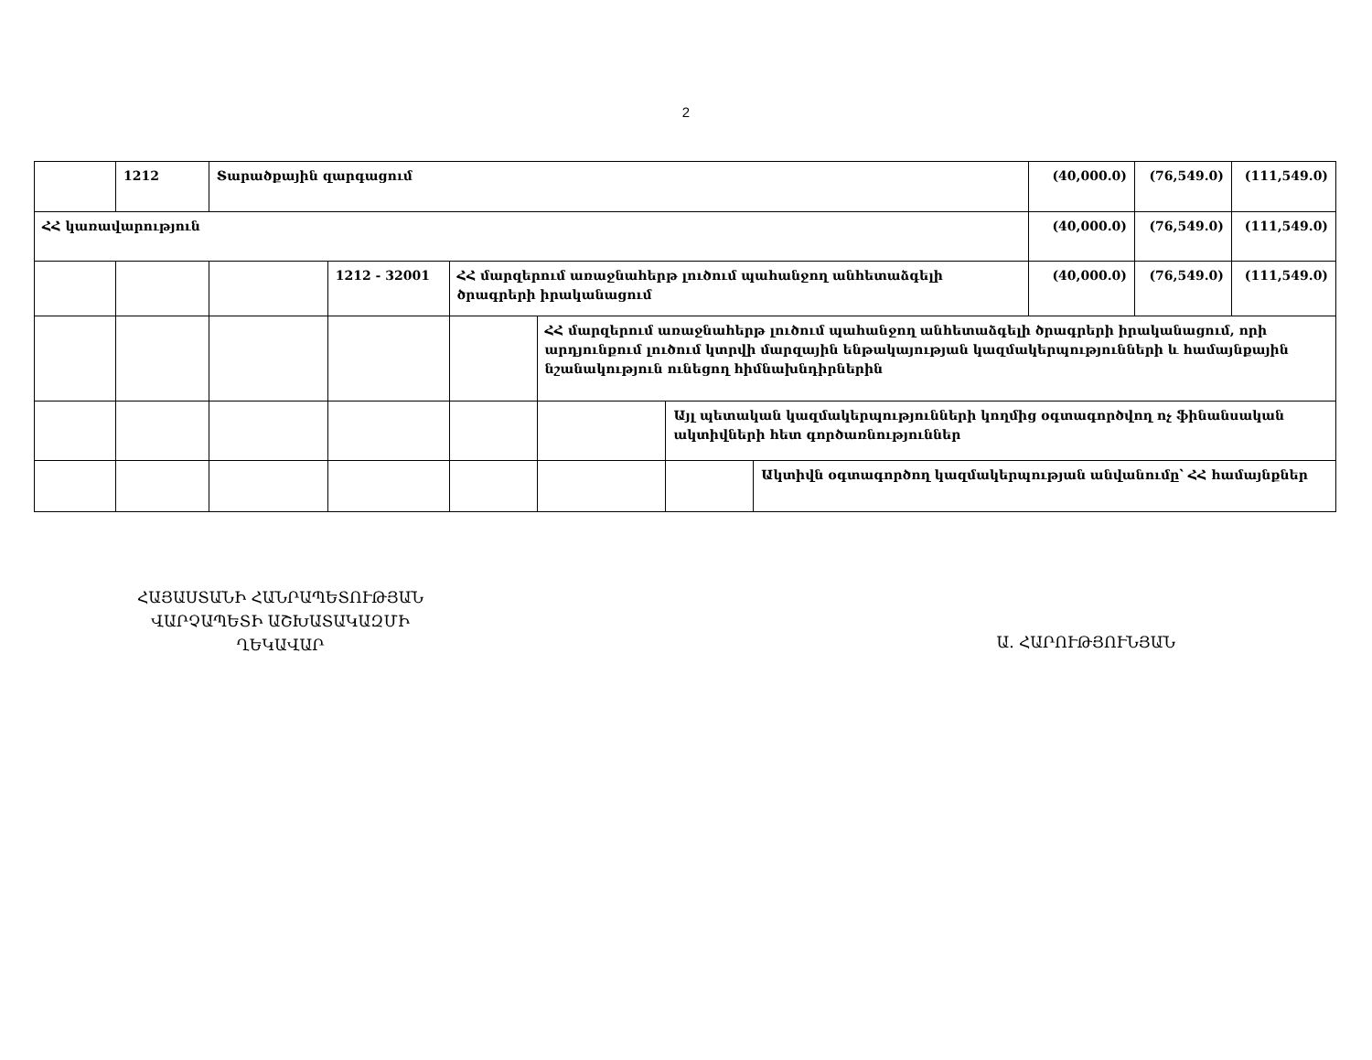2
| | 1212 | Տարածքային զարգացում | | | | | | (40,000.0) | (76,549.0) | (111,549.0) |
| ՀՀ կառավարություն | | | | | | | | (40,000.0) | (76,549.0) | (111,549.0) |
| | | | 1212 - 32001 | ՀՀ մարզերում առաջնահերթ լուծում պահանջող անհետաձգելի ծրագրերի իրականացում | | | | (40,000.0) | (76,549.0) | (111,549.0) |
| | | | | | ՀՀ մարզերում առաջնահերթ լուծում պահանջող անհետաձգելի ծրագրերի իրականացում, որի արդյունքում լուծում կտրվի մարզային ենթակայության կազմակերպությունների և համայնքային նշանակություն ունեցող հիմնախնդիրներին | | | | | |
| | | | | | | Այլ պետական կազմակերպությունների կողմից օգտագործվող ոչ ֆինանսական ակտիվների հետ գործառնություններ | | | | |
| | | | | | | | Ակտիվն օգտագործող կազմակերպության անվանումը՝ ՀՀ համայնքներ | | | |
ՀԱՅԱՍՏԱՆԻ ՀԱՆՐԱՊԵՏՈՒԹՅԱՆ
ՎԱՐՉԱՊԵՏԻ ԱՇԽԱՏԱԿԱԶՄԻ
ՂԵԿԱՎԱՐ
Ա. ՀԱՐՈՒԹՅՈՒՆՅԱՆ